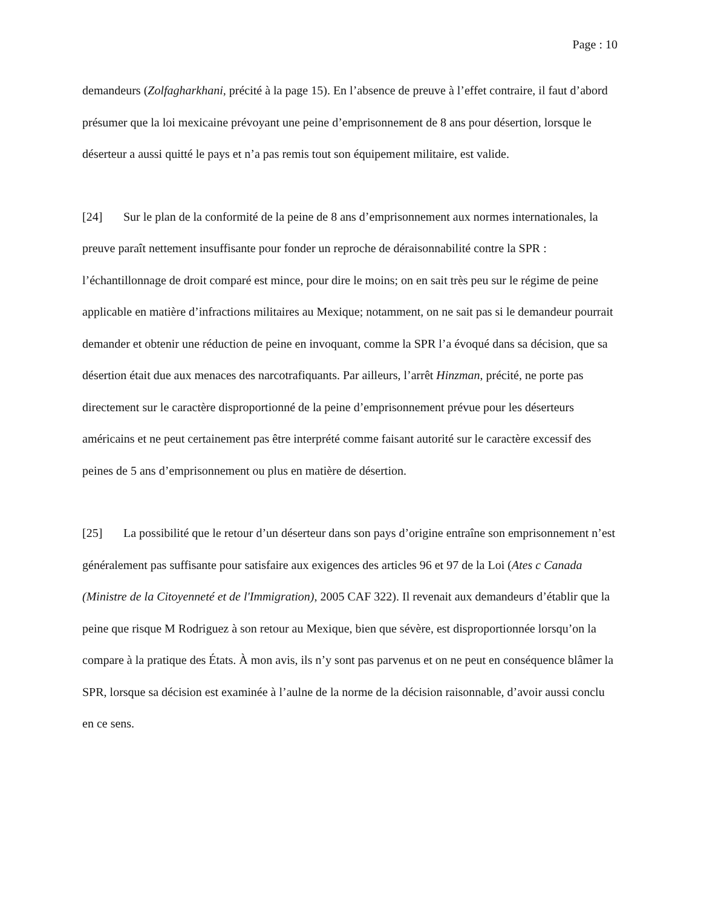Page : 10
demandeurs (Zolfagharkhani, précité à la page 15). En l’absence de preuve à l’effet contraire, il faut d’abord présumer que la loi mexicaine prévoyant une peine d’emprisonnement de 8 ans pour désertion, lorsque le déserteur a aussi quitté le pays et n’a pas remis tout son équipement militaire, est valide.
[24] Sur le plan de la conformité de la peine de 8 ans d’emprisonnement aux normes internationales, la preuve paraît nettement insuffisante pour fonder un reproche de déraisonnabilité contre la SPR : l’échantillonnage de droit comparé est mince, pour dire le moins; on en sait très peu sur le régime de peine applicable en matière d’infractions militaires au Mexique; notamment, on ne sait pas si le demandeur pourrait demander et obtenir une réduction de peine en invoquant, comme la SPR l’a évoqué dans sa décision, que sa désertion était due aux menaces des narcotrafiquants. Par ailleurs, l’arrêt Hinzman, précité, ne porte pas directement sur le caractère disproportionné de la peine d’emprisonnement prévue pour les déserteurs américains et ne peut certainement pas être interprété comme faisant autorité sur le caractère excessif des peines de 5 ans d’emprisonnement ou plus en matière de désertion.
[25] La possibilité que le retour d’un déserteur dans son pays d’origine entraîne son emprisonnement n’est généralement pas suffisante pour satisfaire aux exigences des articles 96 et 97 de la Loi (Ates c Canada (Ministre de la Citoyenneté et de l'Immigration), 2005 CAF 322). Il revenait aux demandeurs d’établir que la peine que risque M Rodriguez à son retour au Mexique, bien que sévère, est disproportionnée lorsqu’on la compare à la pratique des États. À mon avis, ils n’y sont pas parvenus et on ne peut en conséquence blâmer la SPR, lorsque sa décision est examinée à l’aulne de la norme de la décision raisonnable, d’avoir aussi conclu en ce sens.